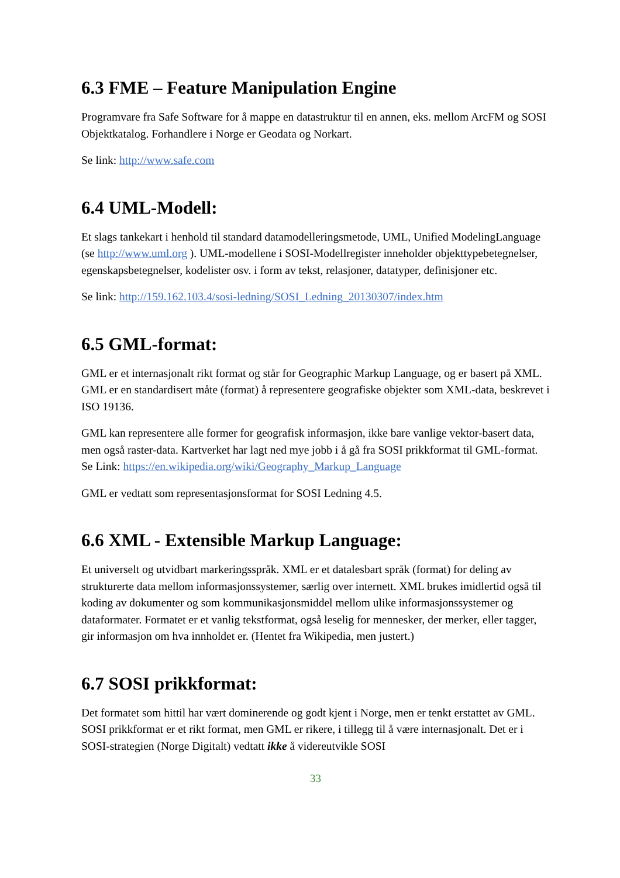6.3 FME – Feature Manipulation Engine
Programvare fra Safe Software for å mappe en datastruktur til en annen, eks. mellom ArcFM og SOSI Objektkatalog. Forhandlere i Norge er Geodata og Norkart.
Se link: http://www.safe.com
6.4 UML-Modell:
Et slags tankekart i henhold til standard datamodelleringsmetode, UML, Unified ModelingLanguage (se http://www.uml.org ). UML-modellene i SOSI-Modellregister inneholder objekttypebetegnelser, egenskapsbetegnelser, kodelister osv. i form av tekst, relasjoner, datatyper, definisjoner etc.
Se link: http://159.162.103.4/sosi-ledning/SOSI_Ledning_20130307/index.htm
6.5 GML-format:
GML er et internasjonalt rikt format og står for Geographic Markup Language, og er basert på XML. GML er en standardisert måte (format) å representere geografiske objekter som XML-data, beskrevet i ISO 19136.
GML kan representere alle former for geografisk informasjon, ikke bare vanlige vektor-basert data, men også raster-data. Kartverket har lagt ned mye jobb i å gå fra SOSI prikkformat til GML-format.
Se Link: https://en.wikipedia.org/wiki/Geography_Markup_Language
GML er vedtatt som representasjonsformat for SOSI Ledning 4.5.
6.6 XML - Extensible Markup Language:
Et universelt og utvidbart markeringsspråk. XML er et datalesbart språk (format) for deling av strukturerte data mellom informasjonssystemer, særlig over internett. XML brukes imidlertid også til koding av dokumenter og som kommunikasjonsmiddel mellom ulike informasjonssystemer og dataformater. Formatet er et vanlig tekstformat, også leselig for mennesker, der merker, eller tagger, gir informasjon om hva innholdet er. (Hentet fra Wikipedia, men justert.)
6.7 SOSI prikkformat:
Det formatet som hittil har vært dominerende og godt kjent i Norge, men er tenkt erstattet av GML. SOSI prikkformat er et rikt format, men GML er rikere, i tillegg til å være internasjonalt. Det er i SOSI-strategien (Norge Digitalt) vedtatt ikke å videreutvikle SOSI
33